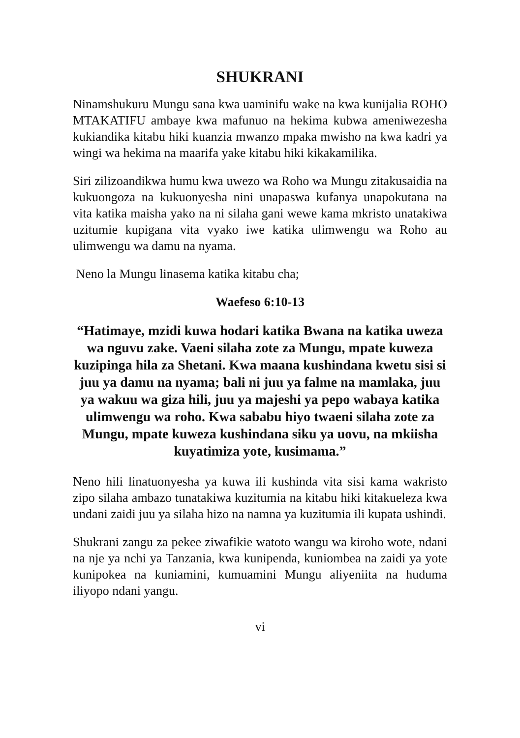SHUKRANI
Ninamshukuru Mungu sana kwa uaminifu wake na kwa kunijalia ROHO MTAKATIFU ambaye kwa mafunuo na hekima kubwa ameniwezesha kukiandika kitabu hiki kuanzia mwanzo mpaka mwisho na kwa kadri ya wingi wa hekima na maarifa yake kitabu hiki kikakamilika.
Siri zilizoandikwa humu kwa uwezo wa Roho wa Mungu zitakusaidia na kukuongoza na kukuonyesha nini unapaswa kufanya unapokutana na vita katika maisha yako na ni silaha gani wewe kama mkristo unatakiwa uzitumie kupigana vita vyako iwe katika ulimwengu wa Roho au ulimwengu wa damu na nyama.
Neno la Mungu linasema katika kitabu cha;
Waefeso 6:10-13
“Hatimaye, mzidi kuwa hodari katika Bwana na katika uweza wa nguvu zake. Vaeni silaha zote za Mungu, mpate kuweza kuzipinga hila za Shetani. Kwa maana kushindana kwetu sisi si juu ya damu na nyama; bali ni juu ya falme na mamlaka, juu ya wakuu wa giza hili, juu ya majeshi ya pepo wabaya katika ulimwengu wa roho. Kwa sababu hiyo twaeni silaha zote za Mungu, mpate kuweza kushindana siku ya uovu, na mkiisha kuyatimiza yote, kusimama.”
Neno hili linatuonyesha ya kuwa ili kushinda vita sisi kama wakristo zipo silaha ambazo tunatakiwa kuzitumia na kitabu hiki kitakueleza kwa undani zaidi juu ya silaha hizo na namna ya kuzitumia ili kupata ushindi.
Shukrani zangu za pekee ziwafikie watoto wangu wa kiroho wote, ndani na nje ya nchi ya Tanzania, kwa kunipenda, kuniombea na zaidi ya yote kunipokea na kuniamini, kumuamini Mungu aliyeniita na huduma iliyopo ndani yangu.
vi